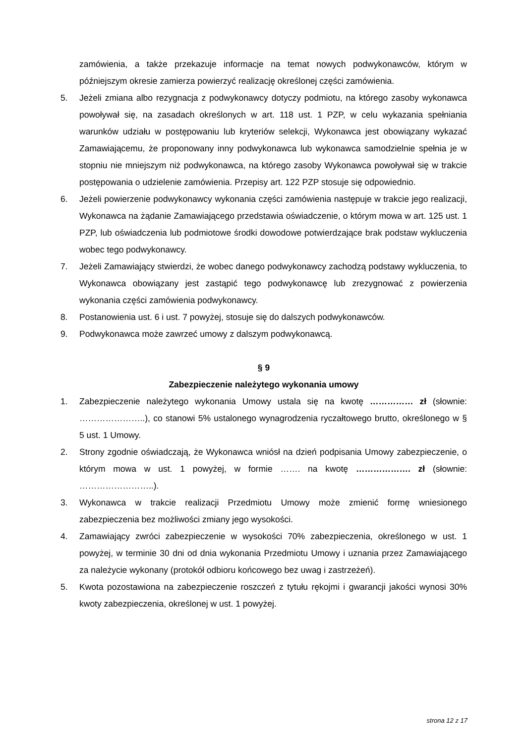zamówienia, a także przekazuje informacje na temat nowych podwykonawców, którym w późniejszym okresie zamierza powierzyć realizację określonej części zamówienia.
5. Jeżeli zmiana albo rezygnacja z podwykonawcy dotyczy podmiotu, na którego zasoby wykonawca powoływał się, na zasadach określonych w art. 118 ust. 1 PZP, w celu wykazania spełniania warunków udziału w postępowaniu lub kryteriów selekcji, Wykonawca jest obowiązany wykazać Zamawiającemu, że proponowany inny podwykonawca lub wykonawca samodzielnie spełnia je w stopniu nie mniejszym niż podwykonawca, na którego zasoby Wykonawca powoływał się w trakcie postępowania o udzielenie zamówienia. Przepisy art. 122 PZP stosuje się odpowiednio.
6. Jeżeli powierzenie podwykonawcy wykonania części zamówienia następuje w trakcie jego realizacji, Wykonawca na żądanie Zamawiającego przedstawia oświadczenie, o którym mowa w art. 125 ust. 1 PZP, lub oświadczenia lub podmiotowe środki dowodowe potwierdzające brak podstaw wykluczenia wobec tego podwykonawcy.
7. Jeżeli Zamawiający stwierdzi, że wobec danego podwykonawcy zachodzą podstawy wykluczenia, to Wykonawca obowiązany jest zastąpić tego podwykonawcę lub zrezygnować z powierzenia wykonania części zamówienia podwykonawcy.
8. Postanowienia ust. 6 i ust. 7 powyżej, stosuje się do dalszych podwykonawców.
9. Podwykonawca może zawrzeć umowy z dalszym podwykonawcą.
§ 9
Zabezpieczenie należytego wykonania umowy
1. Zabezpieczenie należytego wykonania Umowy ustala się na kwotę …………… zł (słownie: …………………..), co stanowi 5% ustalonego wynagrodzenia ryczałtowego brutto, określonego w § 5 ust. 1 Umowy.
2. Strony zgodnie oświadczają, że Wykonawca wniósł na dzień podpisania Umowy zabezpieczenie, o którym mowa w ust. 1 powyżej, w formie ……. na kwotę ………………. zł (słownie: ……………………..).
3. Wykonawca w trakcie realizacji Przedmiotu Umowy może zmienić formę wniesionego zabezpieczenia bez możliwości zmiany jego wysokości.
4. Zamawiający zwróci zabezpieczenie w wysokości 70% zabezpieczenia, określonego w ust. 1 powyżej, w terminie 30 dni od dnia wykonania Przedmiotu Umowy i uznania przez Zamawiającego za należycie wykonany (protokół odbioru końcowego bez uwag i zastrzeżeń).
5. Kwota pozostawiona na zabezpieczenie roszczeń z tytułu rękojmi i gwarancji jakości wynosi 30% kwoty zabezpieczenia, określonej w ust. 1 powyżej.
strona 12 z 17